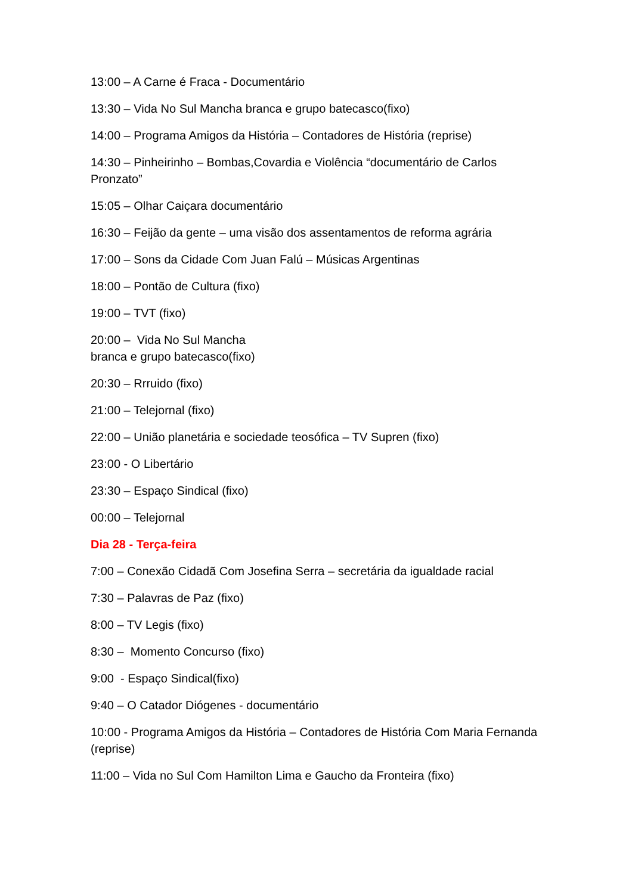13:00 – A Carne é Fraca - Documentário
13:30 – Vida No Sul Mancha branca e grupo batecasco(fixo)
14:00 – Programa Amigos da História – Contadores de História (reprise)
14:30 – Pinheirinho – Bombas,Covardia e Violência “documentário de Carlos Pronzato”
15:05 – Olhar Caiçara documentário
16:30 – Feijão da gente – uma visão dos assentamentos de reforma agrária
17:00 – Sons da Cidade Com Juan Falú – Músicas Argentinas
18:00 – Pontão de Cultura (fixo)
19:00 – TVT (fixo)
20:00 – Vida No Sul Mancha
branca e grupo batecasco(fixo)
20:30 – Rrruido (fixo)
21:00 – Telejornal (fixo)
22:00 – União planetária e sociedade teosófica – TV Supren (fixo)
23:00 - O Libertário
23:30 – Espaço Sindical (fixo)
00:00 – Telejornal
Dia 28 - Terça-feira
7:00 – Conexão Cidadã Com Josefina Serra – secretária da igualdade racial
7:30 – Palavras de Paz (fixo)
8:00 – TV Legis (fixo)
8:30 – Momento Concurso (fixo)
9:00 - Espaço Sindical(fixo)
9:40 – O Catador Diógenes - documentário
10:00 - Programa Amigos da História – Contadores de História Com Maria Fernanda (reprise)
11:00 – Vida no Sul Com Hamilton Lima e Gaucho da Fronteira (fixo)